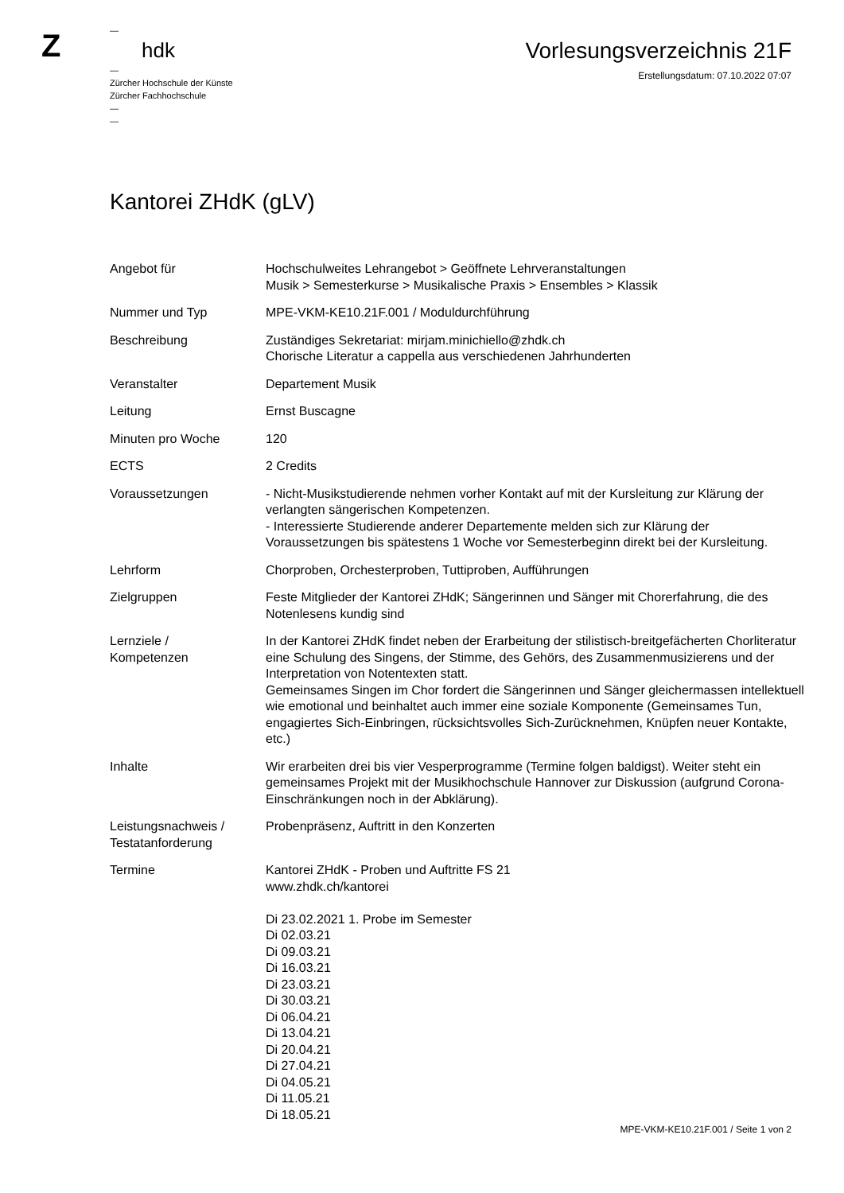Z
—
hdk
—
Zürcher Hochschule der Künste
Zürcher Fachhochschule
—
—
Vorlesungsverzeichnis 21F
Erstellungsdatum: 07.10.2022 07:07
Kantorei ZHdK (gLV)
| Angebot für | Hochschulweites Lehrangebot > Geöffnete Lehrveranstaltungen Musik > Semesterkurse > Musikalische Praxis > Ensembles > Klassik |
| Nummer und Typ | MPE-VKM-KE10.21F.001 / Moduldurchführung |
| Beschreibung | Zuständiges Sekretariat: mirjam.minichiello@zhdk.ch Chorische Literatur a cappella aus verschiedenen Jahrhunderten |
| Veranstalter | Departement Musik |
| Leitung | Ernst Buscagne |
| Minuten pro Woche | 120 |
| ECTS | 2 Credits |
| Voraussetzungen | - Nicht-Musikstudierende nehmen vorher Kontakt auf mit der Kursleitung zur Klärung der verlangten sängerischen Kompetenzen. - Interessierte Studierende anderer Departemente melden sich zur Klärung der Voraussetzungen bis spätestens 1 Woche vor Semesterbeginn direkt bei der Kursleitung. |
| Lehrform | Chorproben, Orchesterproben, Tuttiproben, Aufführungen |
| Zielgruppen | Feste Mitglieder der Kantorei ZHdK; Sängerinnen und Sänger mit Chorerfahrung, die des Notenlesens kundig sind |
| Lernziele / Kompetenzen | In der Kantorei ZHdK findet neben der Erarbeitung der stilistisch-breitgefächerten Chorliteratur eine Schulung des Singens, der Stimme, des Gehörs, des Zusammenmusizierens und der Interpretation von Notentexten statt. Gemeinsames Singen im Chor fordert die Sängerinnen und Sänger gleichermassen intellektuell wie emotional und beinhaltet auch immer eine soziale Komponente (Gemeinsames Tun, engagiertes Sich-Einbringen, rücksichtsvolles Sich-Zurücknehmen, Knüpfen neuer Kontakte, etc.) |
| Inhalte | Wir erarbeiten drei bis vier Vesperprogramme (Termine folgen baldigst). Weiter steht ein gemeinsames Projekt mit der Musikhochschule Hannover zur Diskussion (aufgrund Corona-Einschränkungen noch in der Abklärung). |
| Leistungsnachweis / Testatanforderung | Probenpräsenz, Auftritt in den Konzerten |
| Termine | Kantorei ZHdK - Proben und Auftritte FS 21 www.zhdk.ch/kantorei Di 23.02.2021 1. Probe im Semester Di 02.03.21 Di 09.03.21 Di 16.03.21 Di 23.03.21 Di 30.03.21 Di 06.04.21 Di 13.04.21 Di 20.04.21 Di 27.04.21 Di 04.05.21 Di 11.05.21 Di 18.05.21 |
MPE-VKM-KE10.21F.001 / Seite 1 von 2